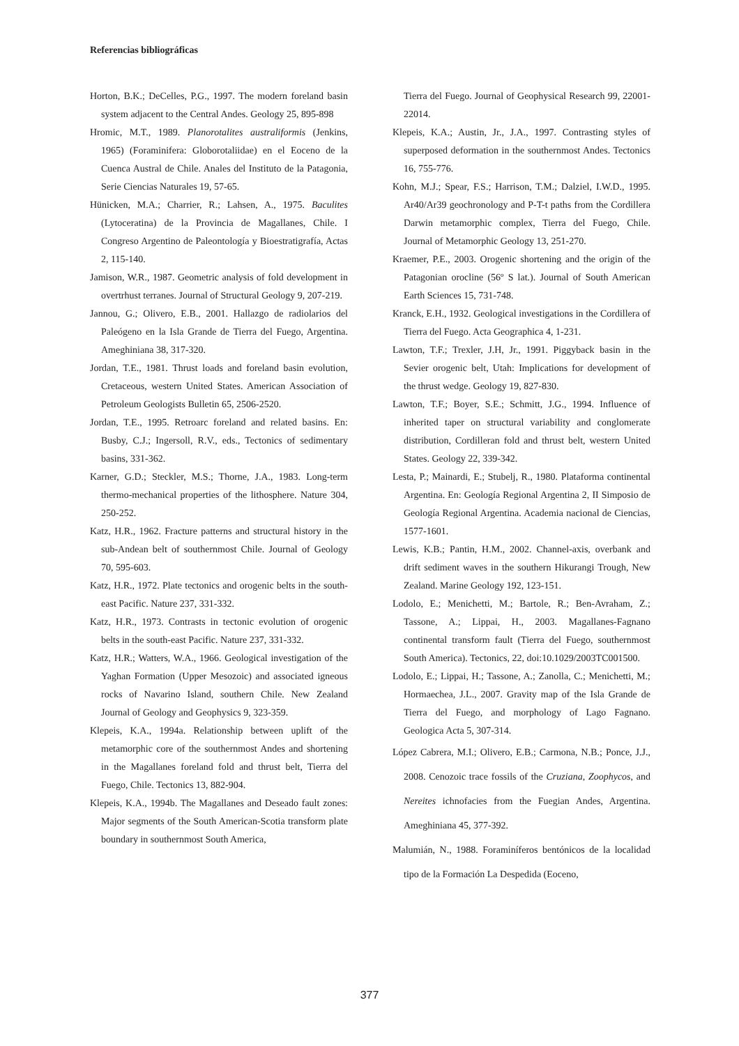Referencias bibliográficas
Horton, B.K.; DeCelles, P.G., 1997. The modern foreland basin system adjacent to the Central Andes. Geology 25, 895-898
Hromic, M.T., 1989. Planorotalites australiformis (Jenkins, 1965) (Foraminifera: Globorotaliidae) en el Eoceno de la Cuenca Austral de Chile. Anales del Instituto de la Patagonia, Serie Ciencias Naturales 19, 57-65.
Hünicken, M.A.; Charrier, R.; Lahsen, A., 1975. Baculites (Lytoceratina) de la Provincia de Magallanes, Chile. I Congreso Argentino de Paleontología y Bioestratigrafía, Actas 2, 115-140.
Jamison, W.R., 1987. Geometric analysis of fold development in overtrhust terranes. Journal of Structural Geology 9, 207-219.
Jannou, G.; Olivero, E.B., 2001. Hallazgo de radiolarios del Paleógeno en la Isla Grande de Tierra del Fuego, Argentina. Ameghiniana 38, 317-320.
Jordan, T.E., 1981. Thrust loads and foreland basin evolution, Cretaceous, western United States. American Association of Petroleum Geologists Bulletin 65, 2506-2520.
Jordan, T.E., 1995. Retroarc foreland and related basins. En: Busby, C.J.; Ingersoll, R.V., eds., Tectonics of sedimentary basins, 331-362.
Karner, G.D.; Steckler, M.S.; Thorne, J.A., 1983. Long-term thermo-mechanical properties of the lithosphere. Nature 304, 250-252.
Katz, H.R., 1962. Fracture patterns and structural history in the sub-Andean belt of southernmost Chile. Journal of Geology 70, 595-603.
Katz, H.R., 1972. Plate tectonics and orogenic belts in the south-east Pacific. Nature 237, 331-332.
Katz, H.R., 1973. Contrasts in tectonic evolution of orogenic belts in the south-east Pacific. Nature 237, 331-332.
Katz, H.R.; Watters, W.A., 1966. Geological investigation of the Yaghan Formation (Upper Mesozoic) and associated igneous rocks of Navarino Island, southern Chile. New Zealand Journal of Geology and Geophysics 9, 323-359.
Klepeis, K.A., 1994a. Relationship between uplift of the metamorphic core of the southernmost Andes and shortening in the Magallanes foreland fold and thrust belt, Tierra del Fuego, Chile. Tectonics 13, 882-904.
Klepeis, K.A., 1994b. The Magallanes and Deseado fault zones: Major segments of the South American-Scotia transform plate boundary in southernmost South America,
Tierra del Fuego. Journal of Geophysical Research 99, 22001-22014.
Klepeis, K.A.; Austin, Jr., J.A., 1997. Contrasting styles of superposed deformation in the southernmost Andes. Tectonics 16, 755-776.
Kohn, M.J.; Spear, F.S.; Harrison, T.M.; Dalziel, I.W.D., 1995. Ar40/Ar39 geochronology and P-T-t paths from the Cordillera Darwin metamorphic complex, Tierra del Fuego, Chile. Journal of Metamorphic Geology 13, 251-270.
Kraemer, P.E., 2003. Orogenic shortening and the origin of the Patagonian orocline (56º S lat.). Journal of South American Earth Sciences 15, 731-748.
Kranck, E.H., 1932. Geological investigations in the Cordillera of Tierra del Fuego. Acta Geographica 4, 1-231.
Lawton, T.F.; Trexler, J.H, Jr., 1991. Piggyback basin in the Sevier orogenic belt, Utah: Implications for development of the thrust wedge. Geology 19, 827-830.
Lawton, T.F.; Boyer, S.E.; Schmitt, J.G., 1994. Influence of inherited taper on structural variability and conglomerate distribution, Cordilleran fold and thrust belt, western United States. Geology 22, 339-342.
Lesta, P.; Mainardi, E.; Stubelj, R., 1980. Plataforma continental Argentina. En: Geología Regional Argentina 2, II Simposio de Geología Regional Argentina. Academia nacional de Ciencias, 1577-1601.
Lewis, K.B.; Pantin, H.M., 2002. Channel-axis, overbank and drift sediment waves in the southern Hikurangi Trough, New Zealand. Marine Geology 192, 123-151.
Lodolo, E.; Menichetti, M.; Bartole, R.; Ben-Avraham, Z.; Tassone, A.; Lippai, H., 2003. Magallanes-Fagnano continental transform fault (Tierra del Fuego, southernmost South America). Tectonics, 22, doi:10.1029/2003TC001500.
Lodolo, E.; Lippai, H.; Tassone, A.; Zanolla, C.; Menichetti, M.; Hormaechea, J.L., 2007. Gravity map of the Isla Grande de Tierra del Fuego, and morphology of Lago Fagnano. Geologica Acta 5, 307-314.
López Cabrera, M.I.; Olivero, E.B.; Carmona, N.B.; Ponce, J.J., 2008. Cenozoic trace fossils of the Cruziana, Zoophycos, and Nereites ichnofacies from the Fuegian Andes, Argentina. Ameghiniana 45, 377-392.
Malumián, N., 1988. Foraminíferos bentónicos de la localidad tipo de la Formación La Despedida (Eoceno,
377